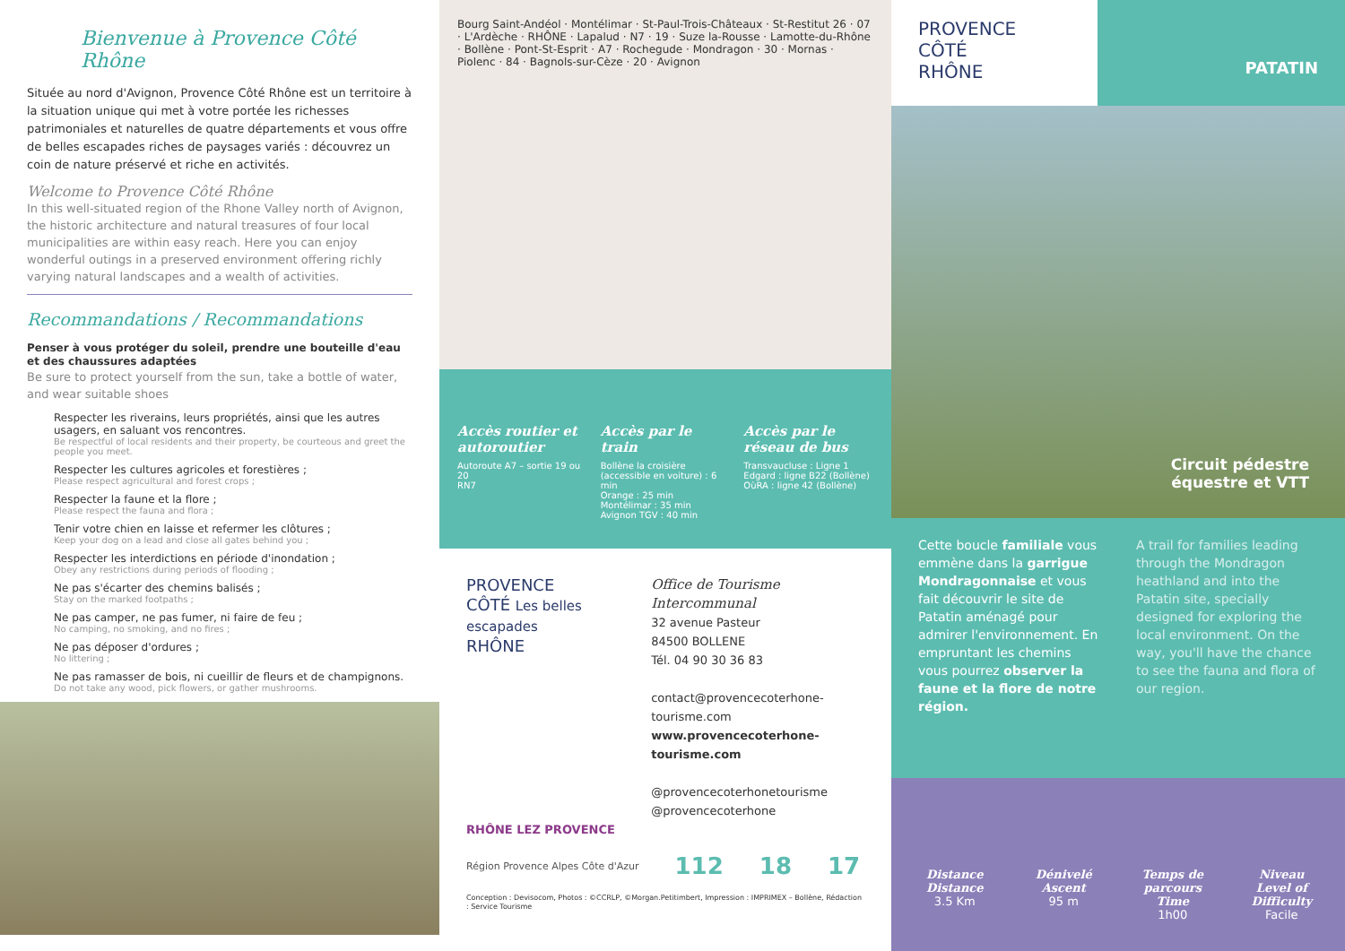Bienvenue à Provence Côté Rhône
Située au nord d'Avignon, Provence Côté Rhône est un territoire à la situation unique qui met à votre portée les richesses patrimoniales et naturelles de quatre départements et vous offre de belles escapades riches de paysages variés : découvrez un coin de nature préservé et riche en activités.
Welcome to Provence Côté Rhône
In this well-situated region of the Rhone Valley north of Avignon, the historic architecture and natural treasures of four local municipalities are within easy reach. Here you can enjoy wonderful outings in a preserved environment offering richly varying natural landscapes and a wealth of activities.
Recommandations / Recommandations
Penser à vous protéger du soleil, prendre une bouteille d'eau et des chaussures adaptées
Be sure to protect yourself from the sun, take a bottle of water, and wear suitable shoes
Respecter les riverains, leurs propriétés, ainsi que les autres usagers, en saluant vos rencontres.
Be respectful of local residents and their property, be courteous and greet the people you meet.
Respecter les cultures agricoles et forestières ;
Please respect agricultural and forest crops ;
Respecter la faune et la flore ;
Please respect the fauna and flora ;
Tenir votre chien en laisse et refermer les clôtures ;
Keep your dog on a lead and close all gates behind you ;
Respecter les interdictions en période d'inondation ;
Obey any restrictions during periods of flooding ;
Ne pas s'écarter des chemins balisés ;
Stay on the marked footpaths ;
Ne pas camper, ne pas fumer, ni faire de feu ;
No camping, no smoking, and no fires ;
Ne pas déposer d'ordures ;
No littering ;
Ne pas ramasser de bois, ni cueillir de fleurs et de champignons.
Do not take any wood, pick flowers, or gather mushrooms.
Bourg Saint-Andéol · Montélimar · St-Paul-Trois-Châteaux · St-Restitut 26 · 07 · L'Ardèche · RHÔNE · Lapalud · N7 · 19 · Suze la-Rousse · Lamotte-du-Rhône · Bollène · Pont-St-Esprit · A7 · Rochegude · Mondragon · 30 · Mornas · Piolenc · 84 · Bagnols-sur-Cèze · 20 · Avignon
Accès routier et autoroutier
Autoroute A7 – sortie 19 ou 20
RN7
Accès par le train
Bollène la croisière (accessible en voiture) : 6 min
Orange : 25 min
Montélimar : 35 min
Avignon TGV : 40 min
Accès par le réseau de bus
Transvaucluse : Ligne 1
Edgard : ligne B22 (Bollène)
OùRA : ligne 42 (Bollène)
PROVENCE
CÔTÉ Les belles escapades
RHÔNE
Office de Tourisme Intercommunal
32 avenue Pasteur
84500 BOLLENE
Tél. 04 90 30 36 83
contact@provencecoterhone-tourisme.com
www.provencecoterhone-tourisme.com
@provencecoterhonetourisme
@provencecoterhone
RHÔNE LEZ PROVENCE
Région Provence Alpes Côte d'Azur 112 18 17
Conception : Devisocom, Photos : ©CCRLP, ©Morgan.Petitimbert, Impression : IMPRIMEX – Bollène, Rédaction : Service Tourisme
PROVENCE
CÔTÉ
RHÔNE
PATATIN
Circuit pédestre
équestre et VTT
Cette boucle familiale vous emmène dans la garrigue Mondragonnaise et vous fait découvrir le site de Patatin aménagé pour admirer l'environnement. En empruntant les chemins vous pourrez observer la faune et la flore de notre région.
A trail for families leading through the Mondragon heathland and into the Patatin site, specially designed for exploring the local environment. On the way, you'll have the chance to see the fauna and flora of our region.
Distance
Distance
3.5 Km
Dénivelé
Ascent
95 m
Temps de parcours
Time
1h00
Niveau
Level of Difficulty
Facile